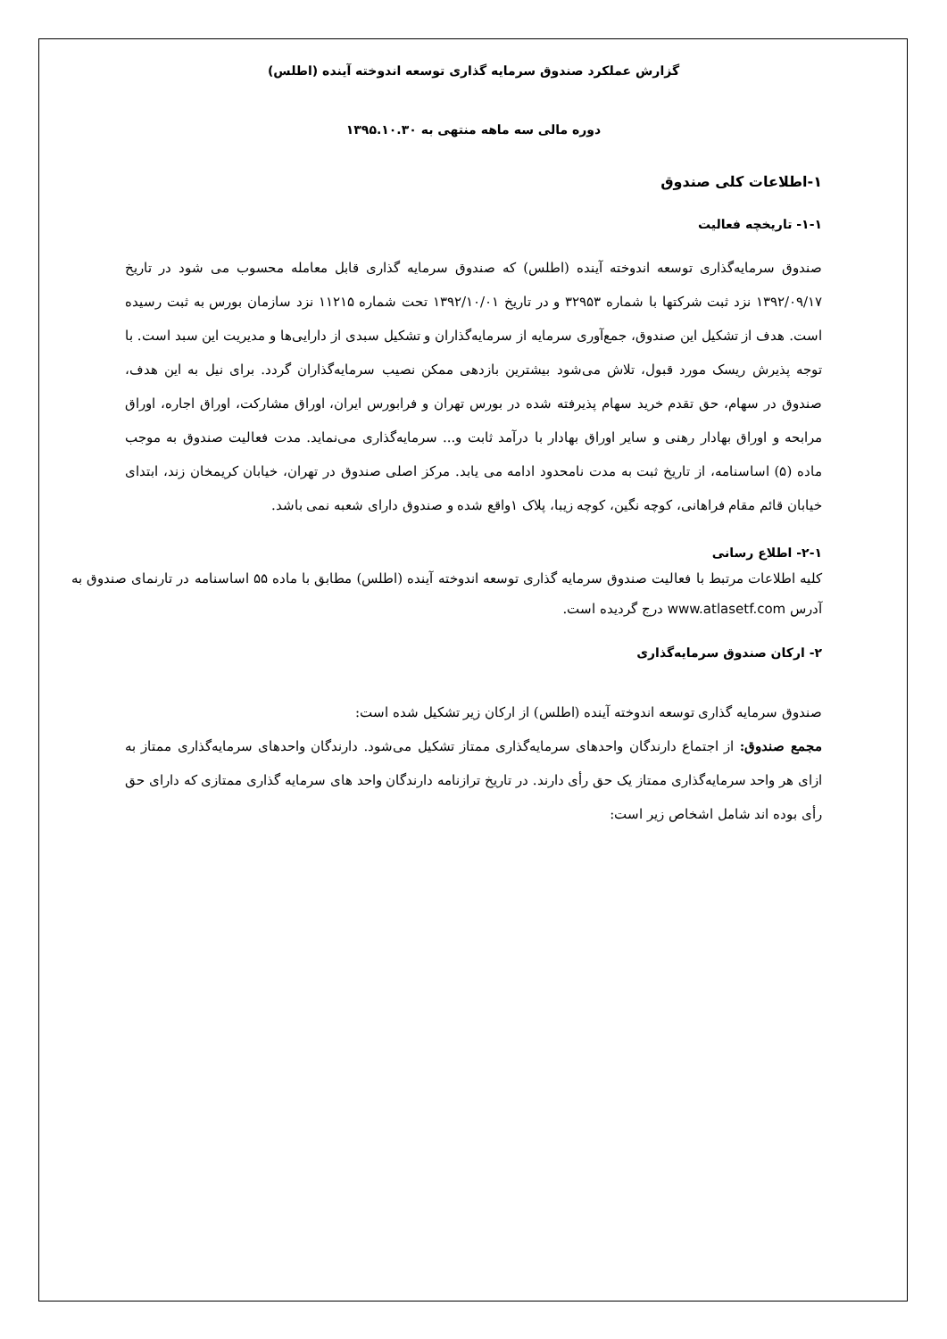گزارش عملکرد صندوق سرمایه گذاری توسعه اندوخته آینده (اطلس)
دوره مالی سه ماهه منتهی به ۱۳۹۵.۱۰.۳۰
۱-اطلاعات کلی صندوق
۱-۱- تاریخچه فعالیت
صندوق سرمایه‌گذاری توسعه اندوخته آینده (اطلس) که صندوق سرمایه گذاری قابل معامله محسوب می شود در تاریخ ۱۳۹۲/۰۹/۱۷ نزد ثبت شرکتها با شماره ۳۲۹۵۳ و در تاریخ ۱۳۹۲/۱۰/۰۱ تحت شماره ۱۱۲۱۵ نزد سازمان بورس به ثبت رسیده است. هدف از تشکیل این صندوق، جمع‌آوری سرمایه از سرمایه‌گذاران و تشکیل سبدی از دارایی‌ها و مدیریت این سبد است. با توجه پذیرش ریسک مورد قبول، تلاش می‌شود بیشترین بازدهی ممکن نصیب سرمایه‌گذاران گردد. برای نیل به این هدف، صندوق در سهام، حق تقدم خرید سهام پذیرفته شده در بورس تهران و فرابورس ایران، اوراق مشارکت، اوراق اجاره، اوراق مرابحه و اوراق بهادار رهنی و سایر اوراق بهادار با درآمد ثابت و... سرمایه‌گذاری می‌نماید. مدت فعالیت صندوق به موجب ماده (۵) اساسنامه، از تاریخ ثبت به مدت نامحدود ادامه می یابد. مرکز اصلی صندوق در تهران، خیابان کریمخان زند، ابتدای خیابان قائم مقام فراهانی، کوچه نگین، کوچه زیبا، پلاک ۱واقع شده و صندوق دارای شعبه نمی باشد.
۲-۱- اطلاع رسانی
کلیه اطلاعات مرتبط با فعالیت صندوق سرمایه گذاری توسعه اندوخته آینده (اطلس) مطابق با ماده ۵۵ اساسنامه در تارنمای صندوق به آدرس www.atlasetf.com درج گردیده است.
۲- ارکان صندوق سرمایه‌گذاری
صندوق سرمایه گذاری توسعه اندوخته آینده (اطلس) از ارکان زیر تشکیل شده است:
مجمع صندوق: از اجتماع دارندگان واحدهای سرمایه‌گذاری ممتاز تشکیل می‌شود. دارندگان واحدهای سرمایه‌گذاری ممتاز به ازای هر واحد سرمایه‌گذاری ممتاز یک حق رأی دارند. در تاریخ ترازنامه دارندگان واحد های سرمایه گذاری ممتازی که دارای حق رأی بوده اند شامل اشخاص زیر است: